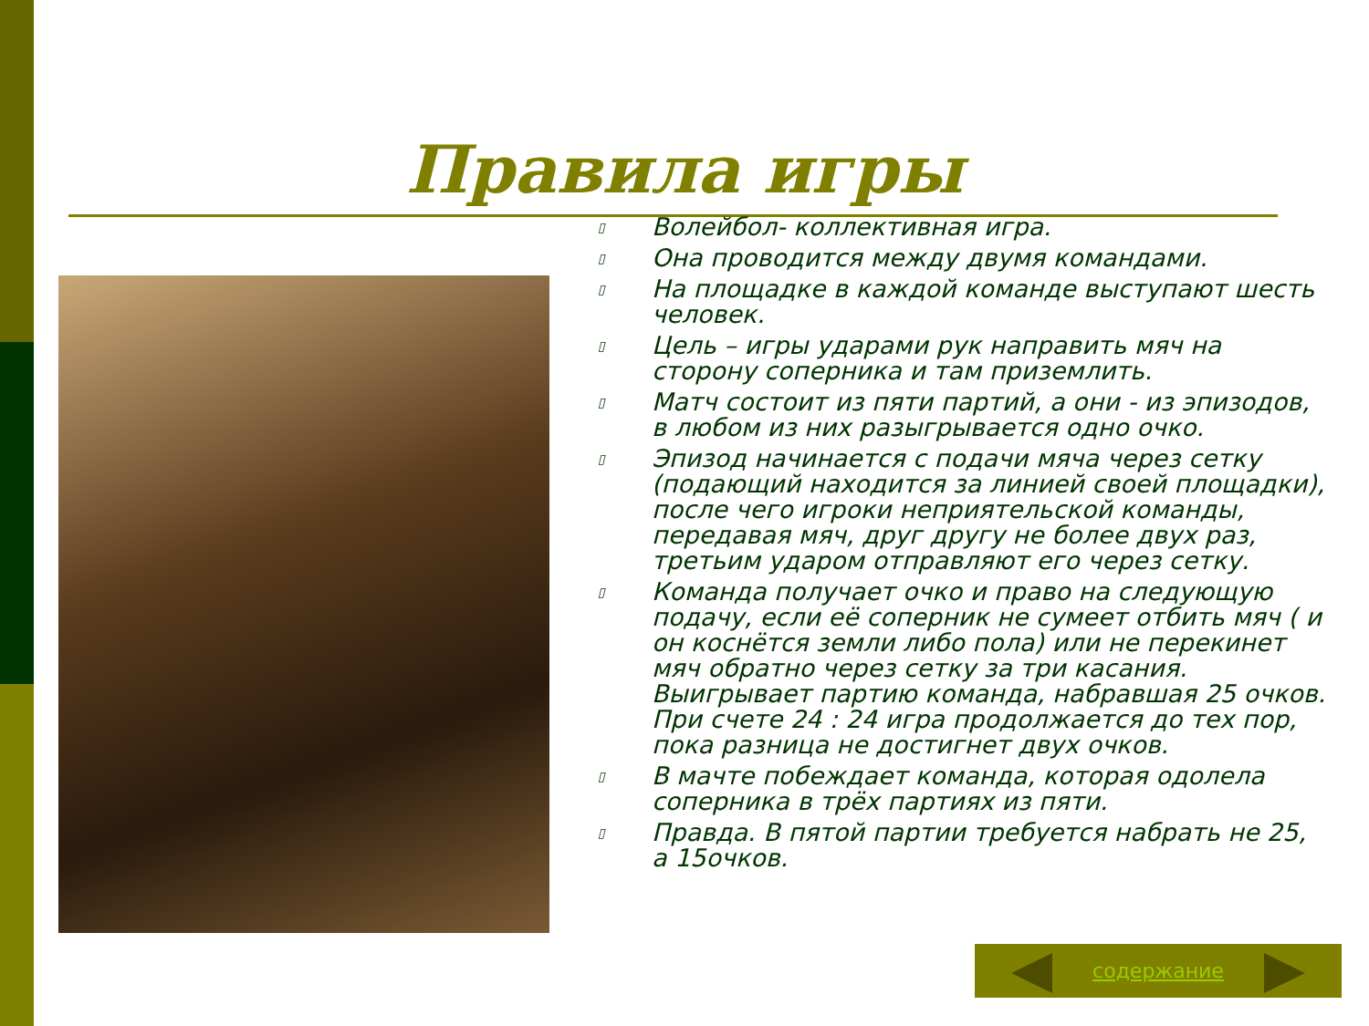Правила игры
▯ Волейбол- коллективная игра.
▯ Она проводится между двумя командами.
▯ На площадке в каждой команде выступают шесть человек.
▯ Цель – игры ударами рук направить мяч на сторону соперника и там приземлить.
▯ Матч состоит из пяти партий, а они - из эпизодов, в любом из них разыгрывается одно очко.
▯ Эпизод начинается с подачи мяча через сетку (подающий находится за линией своей площадки), после чего игроки неприятельской команды, передавая мяч, друг другу не более двух раз, третьим ударом отправляют его через сетку.
▯ Команда получает очко и право на следующую подачу, если её соперник не сумеет отбить мяч ( и он коснётся земли либо пола) или не перекинет мяч обратно через сетку за три касания. Выигрывает партию команда, набравшая 25 очков. При счете 24 : 24 игра продолжается до тех пор, пока разница не достигнет двух очков.
▯ В мачте побеждает команда, которая одолела соперника в трёх партиях из пяти.
▯ Правда. В пятой партии требуется набрать не 25, а 15очков.
содержание